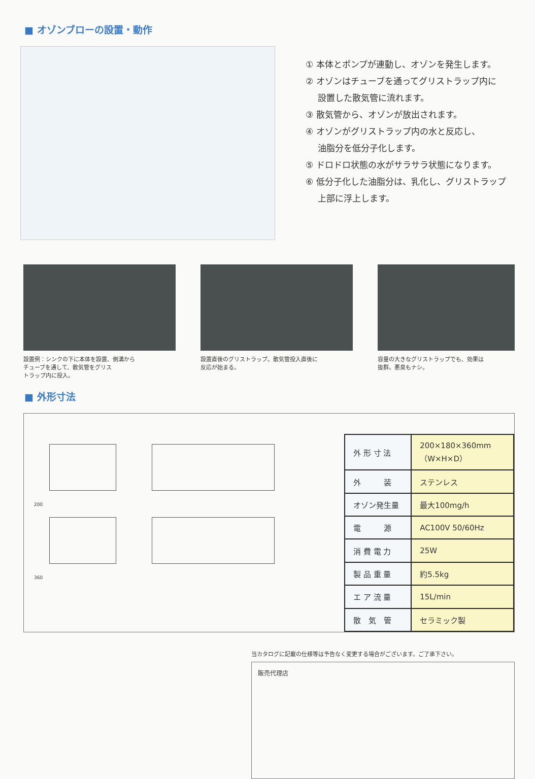■ オゾンブローの設置・動作
① 本体とポンプが連動し、オゾンを発生します。
② オゾンはチューブを通ってグリストラップ内に
設置した散気管に流れます。
③ 散気管から、オゾンが放出されます。
④ オゾンがグリストラップ内の水と反応し、
油脂分を低分子化します。
⑤ ドロドロ状態の水がサラサラ状態になります。
⑥ 低分子化した油脂分は、乳化し、グリストラップ
上部に浮上します。
設置例：シンクの下に本体を設置、側溝から
チューブを通して、散気管をグリス
トラップ内に投入。
設置直後のグリストラップ。散気管投入直後に
反応が始まる。
容量の大きなグリストラップでも、効果は
抜群。悪臭もナシ。
■ 外形寸法
200
360
| 外 形 寸 法 | 200×180×360mm （W×H×D） |
| 外 装 | ステンレス |
| オゾン発生量 | 最大100mg/h |
| 電 源 | AC100V 50/60Hz |
| 消 費 電 力 | 25W |
| 製 品 重 量 | 約5.5kg |
| エ ア 流 量 | 15L/min |
| 散 気 管 | セラミック製 |
当カタログに記載の仕様等は予告なく変更する場合がございます。ご了承下さい。
販売代理店